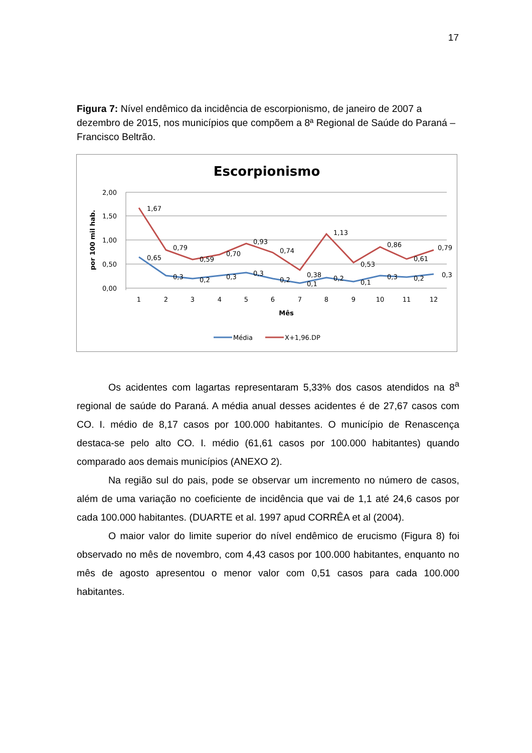17
Figura 7: Nível endêmico da incidência de escorpionismo, de janeiro de 2007 a dezembro de 2015, nos municípios que compõem a 8ª Regional de Saúde do Paraná – Francisco Beltrão.
Escorpionismo
2,00
1,50
1,00
0,50
0,00
por 100 mil hab.
1
2
3
4
5
6
7
8
9
10
11
12
Mês
1,67
0,79
0,59
0,70
0,93
0,74
0,38
1,13
0,53
0,86
0,61
0,79
0,65
0,3
0,2
0,3
0,3
0,2
0,1
0,2
0,1
0,3
0,2
0,3
Média
X+1,96.DP
Os acidentes com lagartas representaram 5,33% dos casos atendidos na 8<sup>a</sup> regional de saúde do Paraná. A média anual desses acidentes é de 27,67 casos com CO. I. médio de 8,17 casos por 100.000 habitantes. O município de Renascença destaca-se pelo alto CO. I. médio (61,61 casos por 100.000 habitantes) quando comparado aos demais municípios (ANEXO 2).
Na região sul do pais, pode se observar um incremento no número de casos, além de uma variação no coeficiente de incidência que vai de 1,1 até 24,6 casos por cada 100.000 habitantes. (DUARTE et al. 1997 apud CORRÊA et al (2004).
O maior valor do limite superior do nível endêmico de erucismo (Figura 8) foi observado no mês de novembro, com 4,43 casos por 100.000 habitantes, enquanto no mês de agosto apresentou o menor valor com 0,51 casos para cada 100.000 habitantes.